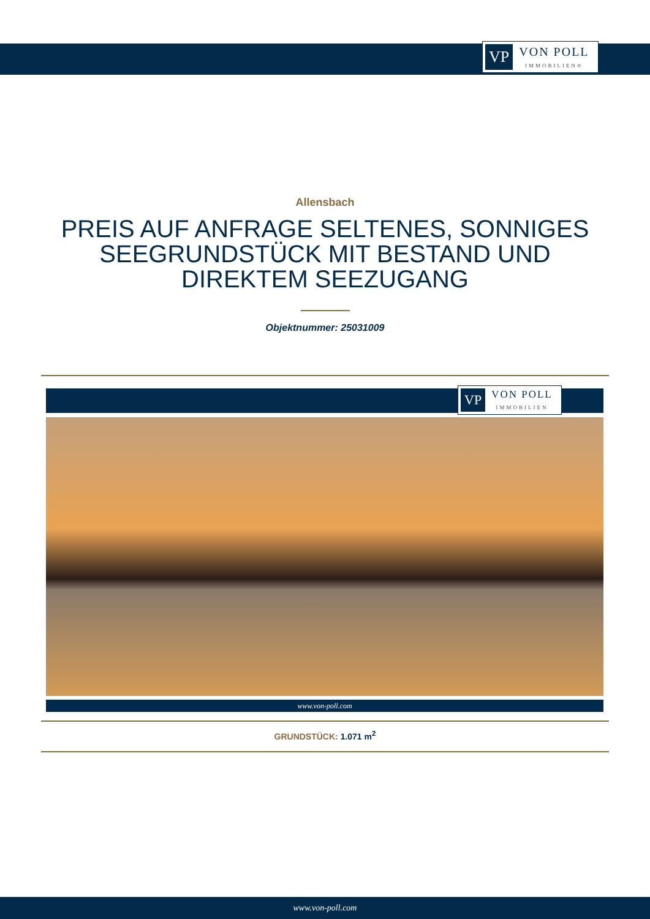VP VON POLL
IMMOBILIEN®
Allensbach
PREIS AUF ANFRAGE SELTENES, SONNIGES SEEGRUNDSTÜCK MIT BESTAND UND DIREKTEM SEEZUGANG
Objektnummer: 25031009
VP VON POLL
IMMOBILIEN
www.von-poll.com
GRUNDSTÜCK: 1.071 m<sup>2</sup>
www.von-poll.com